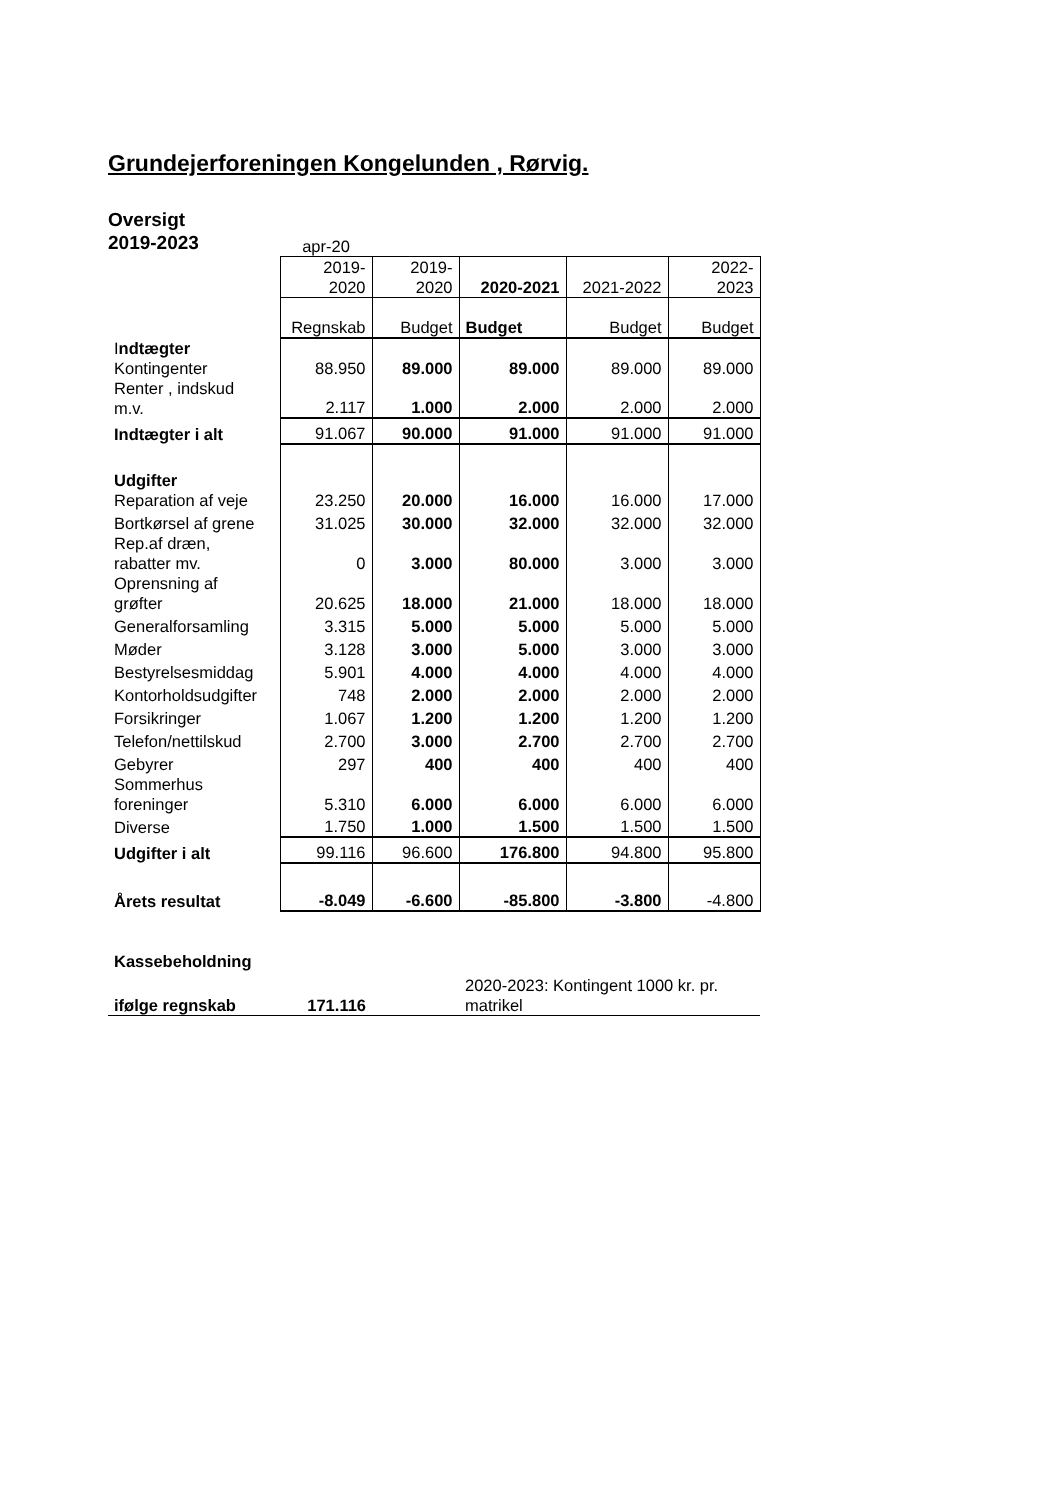Grundejerforeningen Kongelunden , Rørvig.
Oversigt
2019-2023
| | apr-20 | | | | |
| | 2019- 2020 | 2019- 2020 | 2020-2021 | 2021-2022 | 2022- 2023 |
| | Regnskab | Budget | Budget | Budget | Budget |
| I ndtægter | | | | | |
| Kontingenter | 88.950 | 89.000 | 89.000 | 89.000 | 89.000 |
| Renter , indskud m.v. | 2.117 | 1.000 | 2.000 | 2.000 | 2.000 |
| Indtægter i alt | 91.067 | 90.000 | 91.000 | 91.000 | 91.000 |
| Udgifter | | | | | |
| Reparation af veje | 23.250 | 20.000 | 16.000 | 16.000 | 17.000 |
| Bortkørsel af grene | 31.025 | 30.000 | 32.000 | 32.000 | 32.000 |
| Rep.af dræn, rabatter mv. | 0 | 3.000 | 80.000 | 3.000 | 3.000 |
| Oprensning af grøfter | 20.625 | 18.000 | 21.000 | 18.000 | 18.000 |
| Generalforsamling | 3.315 | 5.000 | 5.000 | 5.000 | 5.000 |
| Møder | 3.128 | 3.000 | 5.000 | 3.000 | 3.000 |
| Bestyrelsesmiddag | 5.901 | 4.000 | 4.000 | 4.000 | 4.000 |
| Kontorholdsudgifter | 748 | 2.000 | 2.000 | 2.000 | 2.000 |
| Forsikringer | 1.067 | 1.200 | 1.200 | 1.200 | 1.200 |
| Telefon/nettilskud | 2.700 | 3.000 | 2.700 | 2.700 | 2.700 |
| Gebyrer | 297 | 400 | 400 | 400 | 400 |
| Sommerhus foreninger | 5.310 | 6.000 | 6.000 | 6.000 | 6.000 |
| Diverse | 1.750 | 1.000 | 1.500 | 1.500 | 1.500 |
| Udgifter i alt | 99.116 | 96.600 | 176.800 | 94.800 | 95.800 |
| Årets resultat | -8.049 | -6.600 | -85.800 | -3.800 | -4.800 |
| Kassebeholdning | | | | | |
| ifølge regnskab | 171.116 | | 2020-2023: Kontingent 1000 kr. pr. matrikel | | |